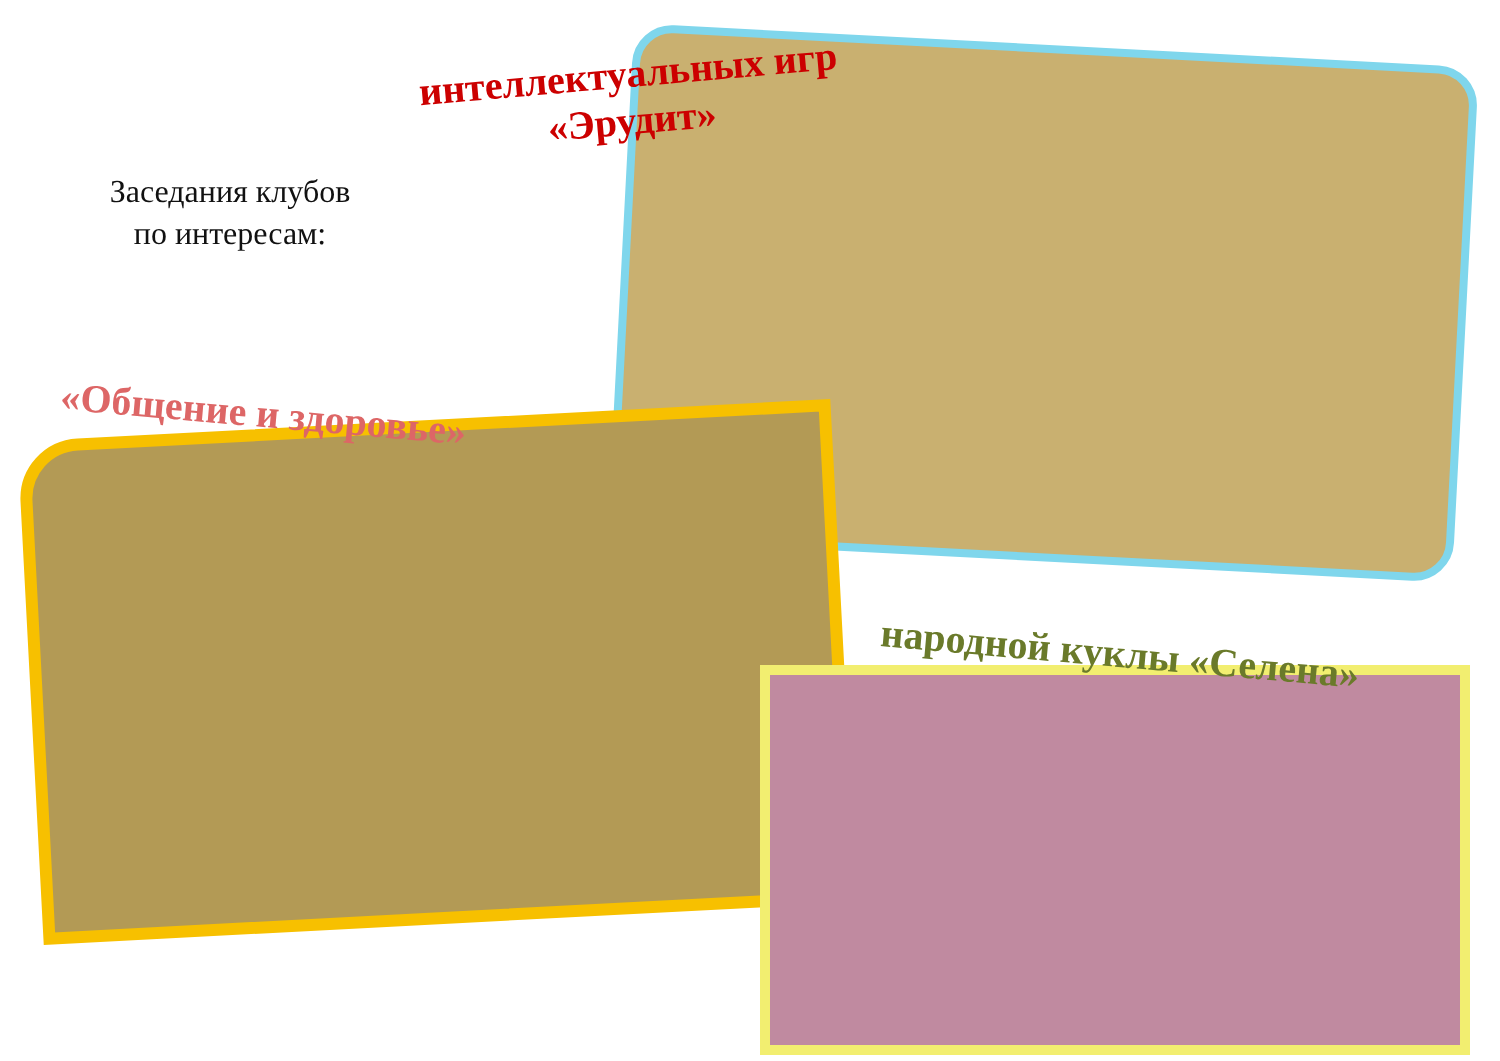Заседания клубов
по интересам:
интеллектуальных игр
«Эрудит»
«Общение и здоровье»
народной куклы «Селена»